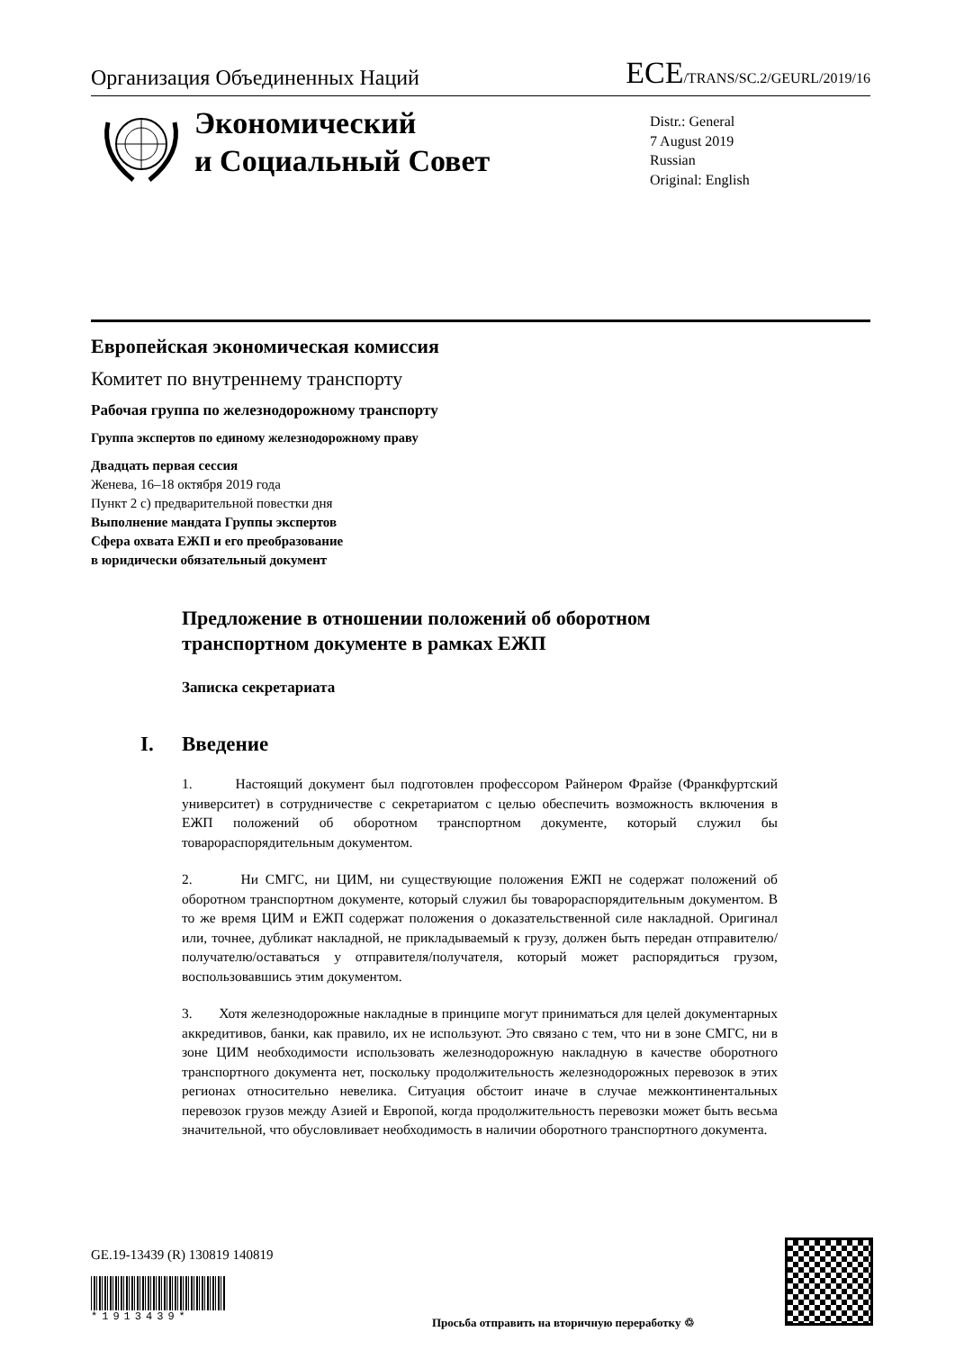Организация Объединенных Наций ECE/TRANS/SC.2/GEURL/2019/16
Экономический
и Социальный Совет
Distr.: General
7 August 2019
Russian
Original: English
Европейская экономическая комиссия
Комитет по внутреннему транспорту
Рабочая группа по железнодорожному транспорту
Группа экспертов по единому железнодорожному праву
Двадцать первая сессия
Женева, 16–18 октября 2019 года
Пункт 2 c) предварительной повестки дня
Выполнение мандата Группы экспертов
Сфера охвата ЕЖП и его преобразование
в юридически обязательный документ
Предложение в отношении положений об оборотном
транспортном документе в рамках ЕЖП
Записка секретариата
I. Введение
1. Настоящий документ был подготовлен профессором Райнером Фрайзе (Франкфуртский университет) в сотрудничестве с секретариатом с целью обеспечить возможность включения в ЕЖП положений об оборотном транспортном документе, который служил бы товарораспорядительным документом.
2. Ни СМГС, ни ЦИМ, ни существующие положения ЕЖП не содержат положений об оборотном транспортном документе, который служил бы товарораспорядительным документом. В то же время ЦИМ и ЕЖП содержат положения о доказательственной силе накладной. Оригинал или, точнее, дубликат накладной, не прикладываемый к грузу, должен быть передан отправителю/ получателю/оставаться у отправителя/получателя, который может распорядиться грузом, воспользовавшись этим документом.
3. Хотя железнодорожные накладные в принципе могут приниматься для целей документарных аккредитивов, банки, как правило, их не используют. Это связано с тем, что ни в зоне СМГС, ни в зоне ЦИМ необходимости использовать железнодорожную накладную в качестве оборотного транспортного документа нет, поскольку продолжительность железнодорожных перевозок в этих регионах относительно невелика. Ситуация обстоит иначе в случае межконтинентальных перевозок грузов между Азией и Европой, когда продолжительность перевозки может быть весьма значительной, что обусловливает необходимость в наличии оборотного транспортного документа.
GE.19-13439 (R) 130819 140819
*1913439*
Просьба отправить на вторичную переработку ♲